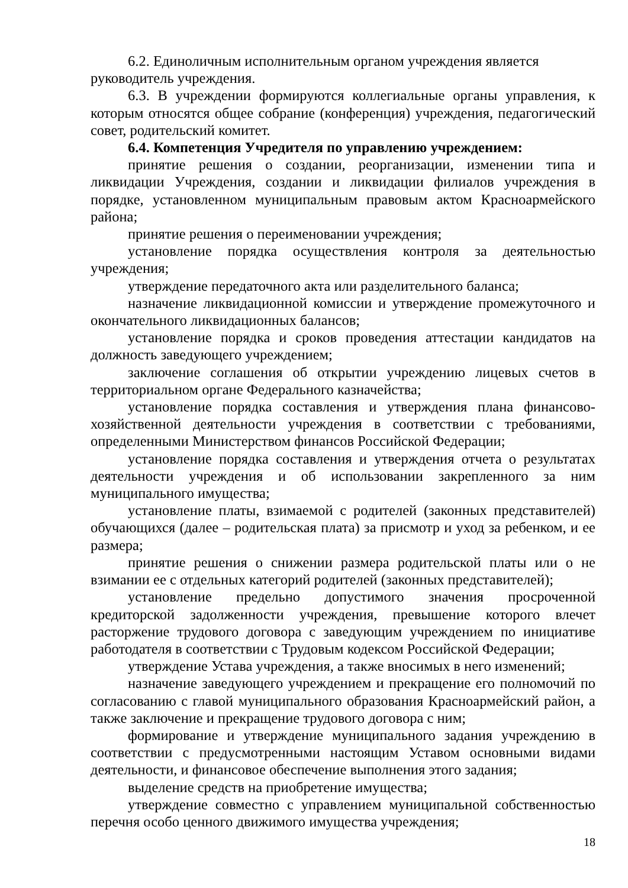6.2. Единоличным исполнительным органом учреждения является руководитель учреждения.
6.3. В учреждении формируются коллегиальные органы управления, к которым относятся общее собрание (конференция) учреждения, педагогический совет, родительский комитет.
6.4. Компетенция Учредителя по управлению учреждением:
принятие решения о создании, реорганизации, изменении типа и ликвидации Учреждения, создании и ликвидации филиалов учреждения в порядке, установленном муниципальным правовым актом Красноармейского района;
принятие решения о переименовании учреждения;
установление порядка осуществления контроля за деятельностью учреждения;
утверждение передаточного акта или разделительного баланса;
назначение ликвидационной комиссии и утверждение промежуточного и окончательного ликвидационных балансов;
установление порядка и сроков проведения аттестации кандидатов на должность заведующего учреждением;
заключение соглашения об открытии учреждению лицевых счетов в территориальном органе Федерального казначейства;
установление порядка составления и утверждения плана финансово-хозяйственной деятельности учреждения в соответствии с требованиями, определенными Министерством финансов Российской Федерации;
установление порядка составления и утверждения отчета о результатах деятельности учреждения и об использовании закрепленного за ним муниципального имущества;
установление платы, взимаемой с родителей (законных представителей) обучающихся (далее – родительская плата) за присмотр и уход за ребенком, и ее размера;
принятие решения о снижении размера родительской платы или о не взимании ее с отдельных категорий родителей (законных представителей);
установление предельно допустимого значения просроченной кредиторской задолженности учреждения, превышение которого влечет расторжение трудового договора с заведующим учреждением по инициативе работодателя в соответствии с Трудовым кодексом Российской Федерации;
утверждение Устава учреждения, а также вносимых в него изменений;
назначение заведующего учреждением и прекращение его полномочий по согласованию с главой муниципального образования Красноармейский район, а также заключение и прекращение трудового договора с ним;
формирование и утверждение муниципального задания учреждению в соответствии с предусмотренными настоящим Уставом основными видами деятельности, и финансовое обеспечение выполнения этого задания;
выделение средств на приобретение имущества;
утверждение совместно с управлением муниципальной собственностью перечня особо ценного движимого имущества учреждения;
18